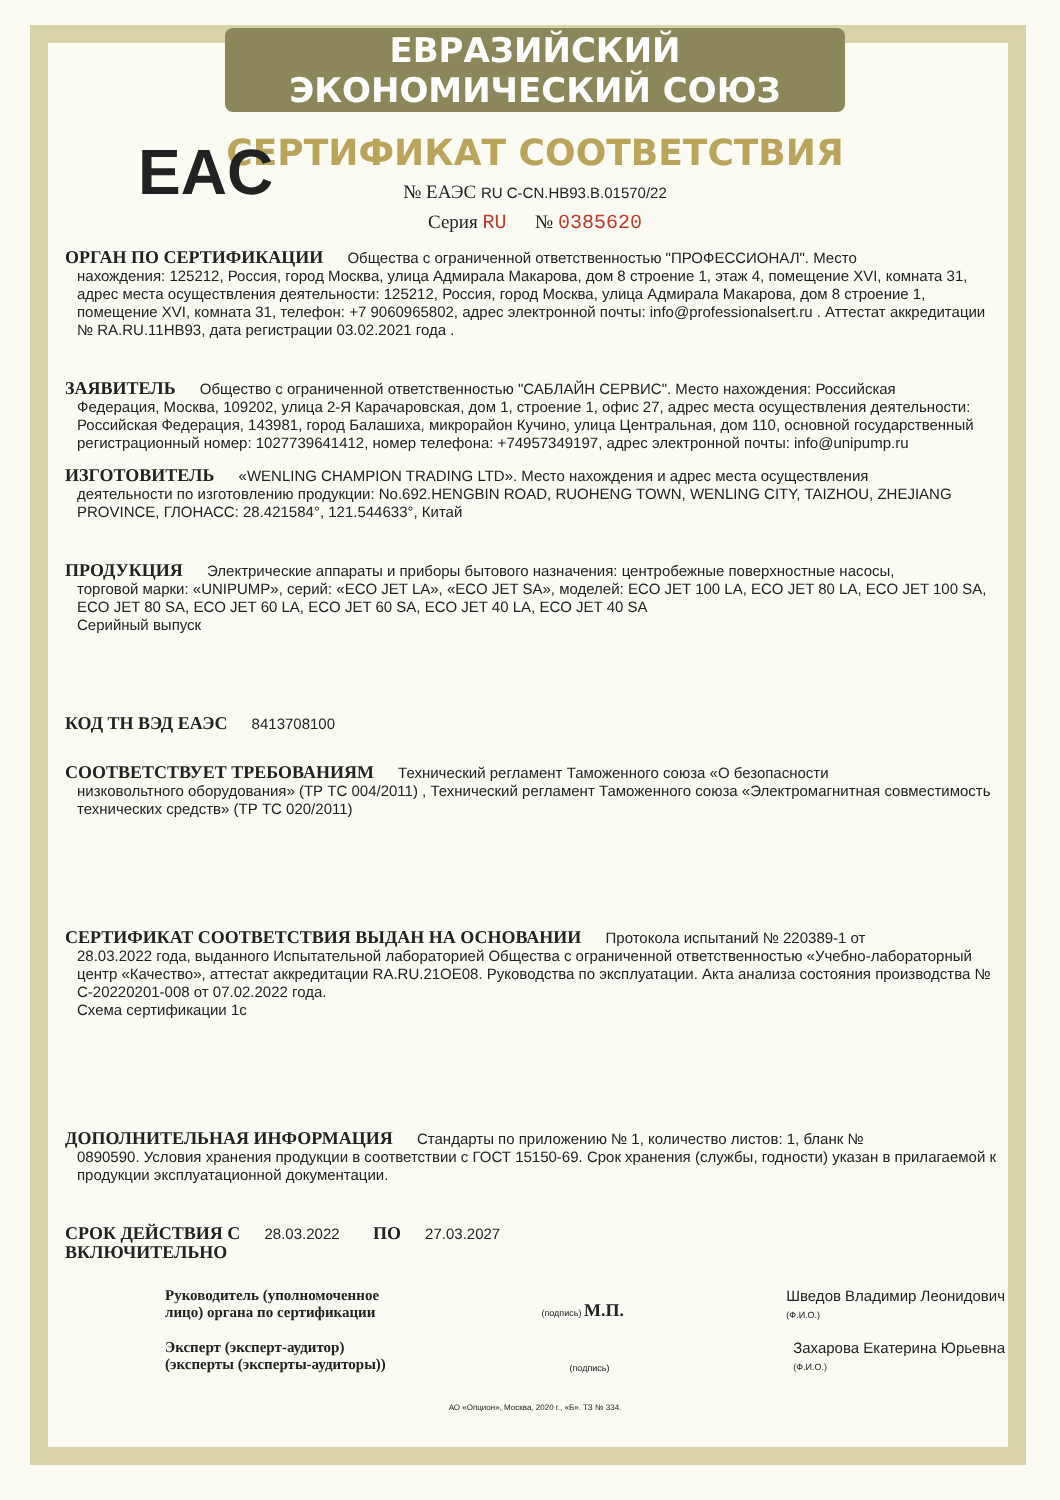ЕВРАЗИЙСКИЙ ЭКОНОМИЧЕСКИЙ СОЮЗ
СЕРТИФИКАТ СООТВЕТСТВИЯ
EAC
№ ЕАЭС RU C-CN.НВ93.В.01570/22
Серия RU № 0385620
ОРГАН ПО СЕРТИФИКАЦИИ Общества с ограниченной ответственностью "ПРОФЕССИОНАЛ". Место
нахождения: 125212, Россия, город Москва, улица Адмирала Макарова, дом 8 строение 1, этаж 4, помещение XVI, комната 31, адрес места осуществления деятельности: 125212, Россия, город Москва, улица Адмирала Макарова, дом 8 строение 1, помещение XVI, комната 31, телефон: +7 9060965802, адрес электронной почты: info@professionalsert.ru . Аттестат аккредитации № RA.RU.11НВ93, дата регистрации 03.02.2021 года .
ЗАЯВИТЕЛЬ Общество с ограниченной ответственностью "САБЛАЙН СЕРВИС". Место нахождения: Российская
Федерация, Москва, 109202, улица 2-Я Карачаровская, дом 1, строение 1, офис 27, адрес места осуществления деятельности: Российская Федерация, 143981, город Балашиха, микрорайон Кучино, улица Центральная, дом 110, основной государственный регистрационный номер: 1027739641412, номер телефона: +74957349197, адрес электронной почты: info@unipump.ru
ИЗГОТОВИТЕЛЬ «WENLING CHAMPION TRADING LTD». Место нахождения и адрес места осуществления
деятельности по изготовлению продукции: No.692.HENGBIN ROAD, RUOHENG TOWN, WENLING CITY, TAIZHOU, ZHEJIANG PROVINCE, ГЛОНАСС: 28.421584°, 121.544633°, Китай
ПРОДУКЦИЯ Электрические аппараты и приборы бытового назначения: центробежные поверхностные насосы,
торговой марки: «UNIPUMP», серий: «ECO JET LA», «ECO JET SA», моделей: ECO JET 100 LA, ECO JET 80 LA, ECO JET 100 SA, ECO JET 80 SA, ECO JET 60 LA, ECO JET 60 SA, ECO JET 40 LA, ECO JET 40 SA
Серийный выпуск
КОД ТН ВЭД ЕАЭС 8413708100
СООТВЕТСТВУЕТ ТРЕБОВАНИЯМ Технический регламент Таможенного союза «О безопасности
низковольтного оборудования» (ТР ТС 004/2011) , Технический регламент Таможенного союза «Электромагнитная совместимость технических средств» (ТР ТС 020/2011)
СЕРТИФИКАТ СООТВЕТСТВИЯ ВЫДАН НА ОСНОВАНИИ Протокола испытаний № 220389-1 от
28.03.2022 года, выданного Испытательной лабораторией Общества с ограниченной ответственностью «Учебно-лабораторный центр «Качество», аттестат аккредитации RA.RU.21ОЕ08. Руководства по эксплуатации. Акта анализа состояния производства № С-20220201-008 от 07.02.2022 года.
Схема сертификации 1с
ДОПОЛНИТЕЛЬНАЯ ИНФОРМАЦИЯ Стандарты по приложению № 1, количество листов: 1, бланк №
0890590. Условия хранения продукции в соответствии с ГОСТ 15150-69. Срок хранения (службы, годности) указан в прилагаемой к продукции эксплуатационной документации.
СРОК ДЕЙСТВИЯ С 28.03.2022 ПО 27.03.2027
ВКЛЮЧИТЕЛЬНО
Руководитель (уполномоченное
лицо) органа по сертификации
(подпись) М.П.
Шведов Владимир Леонидович
(Ф.И.О.)
Эксперт (эксперт-аудитор)
(эксперты (эксперты-аудиторы))
(подпись)
Захарова Екатерина Юрьевна
(Ф.И.О.)
АО «Опцион», Москва, 2020 г., «Б». ТЗ № 334.